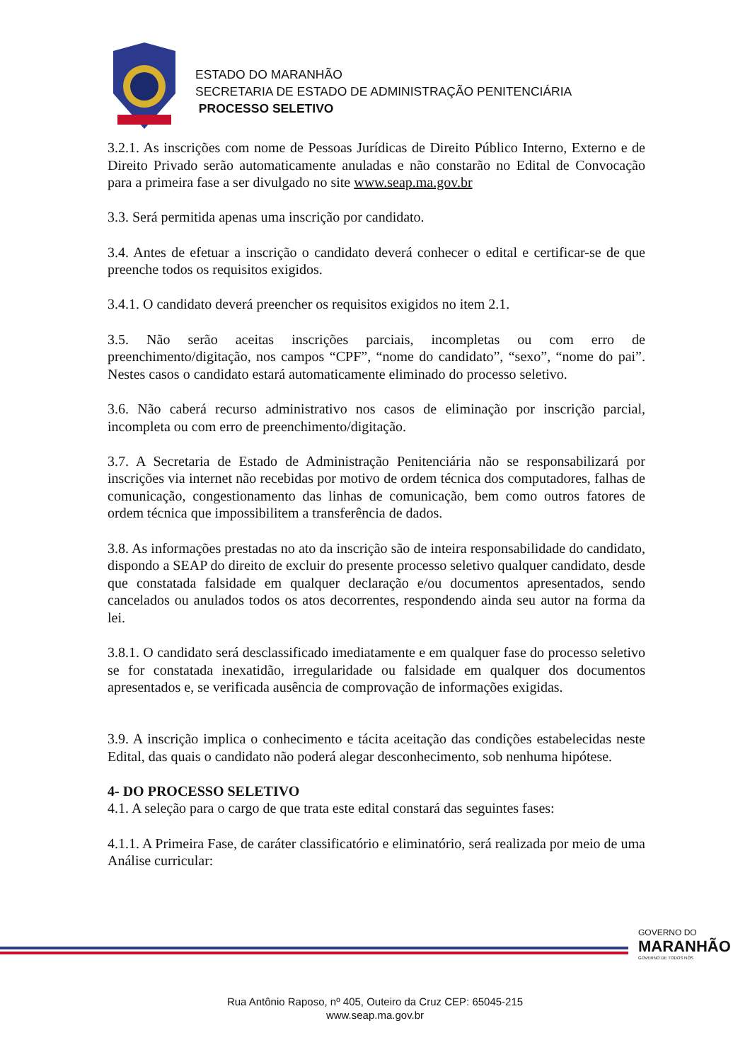ESTADO DO MARANHÃO
SECRETARIA DE ESTADO DE ADMINISTRAÇÃO PENITENCIÁRIA
PROCESSO SELETIVO
3.2.1. As inscrições com nome de Pessoas Jurídicas de Direito Público Interno, Externo e de Direito Privado serão automaticamente anuladas e não constarão no Edital de Convocação para a primeira fase a ser divulgado no site www.seap.ma.gov.br
3.3. Será permitida apenas uma inscrição por candidato.
3.4. Antes de efetuar a inscrição o candidato deverá conhecer o edital e certificar-se de que preenche todos os requisitos exigidos.
3.4.1. O candidato deverá preencher os requisitos exigidos no item 2.1.
3.5. Não serão aceitas inscrições parciais, incompletas ou com erro de preenchimento/digitação, nos campos “CPF”, “nome do candidato”, “sexo”, “nome do pai”. Nestes casos o candidato estará automaticamente eliminado do processo seletivo.
3.6. Não caberá recurso administrativo nos casos de eliminação por inscrição parcial, incompleta ou com erro de preenchimento/digitação.
3.7. A Secretaria de Estado de Administração Penitenciária não se responsabilizará por inscrições via internet não recebidas por motivo de ordem técnica dos computadores, falhas de comunicação, congestionamento das linhas de comunicação, bem como outros fatores de ordem técnica que impossibilitem a transferência de dados.
3.8. As informações prestadas no ato da inscrição são de inteira responsabilidade do candidato, dispondo a SEAP do direito de excluir do presente processo seletivo qualquer candidato, desde que constatada falsidade em qualquer declaração e/ou documentos apresentados, sendo cancelados ou anulados todos os atos decorrentes, respondendo ainda seu autor na forma da lei.
3.8.1. O candidato será desclassificado imediatamente e em qualquer fase do processo seletivo se for constatada inexatidão, irregularidade ou falsidade em qualquer dos documentos apresentados e, se verificada ausência de comprovação de informações exigidas.
3.9. A inscrição implica o conhecimento e tácita aceitação das condições estabelecidas neste Edital, das quais o candidato não poderá alegar desconhecimento, sob nenhuma hipótese.
4- DO PROCESSO SELETIVO
4.1. A seleção para o cargo de que trata este edital constará das seguintes fases:
4.1.1. A Primeira Fase, de caráter classificatório e eliminatório, será realizada por meio de uma Análise curricular:
GOVERNO DO
MARANHÃO
GOVERNO DE TODOS NÓS
Rua Antônio Raposo, nº 405, Outeiro da Cruz CEP: 65045-215
www.seap.ma.gov.br